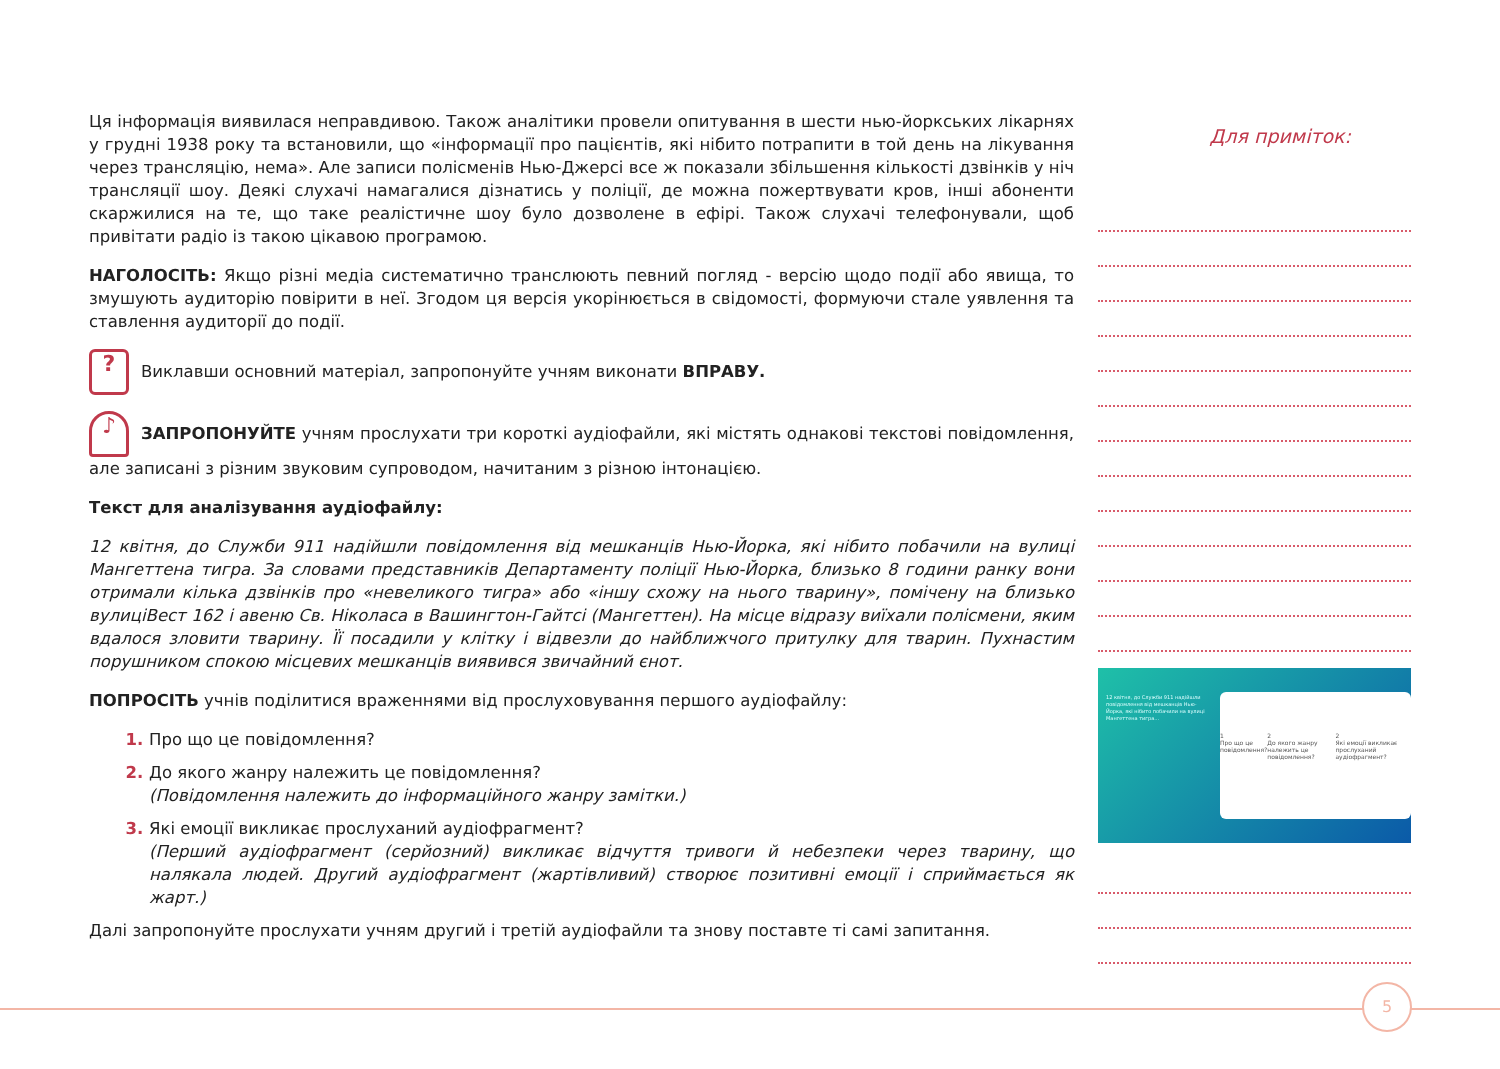Ця інформація виявилася неправдивою. Також аналітики провели опитування в шести нью-йоркських лікарнях у грудні 1938 року та встановили, що «інформації про пацієнтів, які нібито потрапити в той день на лікування через трансляцію, нема». Але записи полісменів Нью-Джерсі все ж показали збільшення кількості дзвінків у ніч трансляції шоу. Деякі слухачі намагалися дізнатись у поліції, де можна пожертвувати кров, інші абоненти скаржилися на те, що таке реалістичне шоу було дозволене в ефірі. Також слухачі телефонували, щоб привітати радіо із такою цікавою програмою.
НАГОЛОСІТЬ: Якщо різні медіа систематично транслюють певний погляд - версію щодо події або явища, то змушують аудиторію повірити в неї. Згодом ця версія укорінюється в свідомості, формуючи стале уявлення та ставлення аудиторії до події.
? Виклавши основний матеріал, запропонуйте учням виконати ВПРАВУ.
♪ ЗАПРОПОНУЙТЕ учням прослухати три короткі аудіофайли, які містять однакові текстові повідомлення, але записані з різним звуковим супроводом, начитаним з різною інтонацією.
Текст для аналізування аудіофайлу:
12 квітня, до Служби 911 надійшли повідомлення від мешканців Нью-Йорка, які нібито побачили на вулиці Мангеттена тигра. За словами представників Департаменту поліції Нью-Йорка, близько 8 години ранку вони отримали кілька дзвінків про «невеликого тигра» або «іншу схожу на нього тварину», помічену на близько вулиціВест 162 і авеню Св. Ніколаса в Вашингтон-Гайтсі (Мангеттен). На місце відразу виїхали полісмени, яким вдалося зловити тварину. Її посадили у клітку і відвезли до найближчого притулку для тварин. Пухнастим порушником спокою місцевих мешканців виявився звичайний єнот.
ПОПРОСІТЬ учнів поділитися враженнями від прослуховування першого аудіофайлу:
Про що це повідомлення?
До якого жанру належить це повідомлення?
(Повідомлення належить до інформаційного жанру замітки.)
Які емоції викликає прослуханий аудіофрагмент?
(Перший аудіофрагмент (серйозний) викликає відчуття тривоги й небезпеки через тварину, що налякала людей. Другий аудіофрагмент (жартівливий) створює позитивні емоції і сприймається як жарт.)
Далі запропонуйте прослухати учням другий і третій аудіофайли та знову поставте ті самі запитання.
Для приміток:
12 квітня, до Служби 911 надійшли повідомлення від мешканців Нью-Йорка, які нібито побачили на вулиці Мангеттена тигра...
1
Про що це повідомлення? 2
До якого жанру належить це повідомлення? 2
Які емоції викликає прослуханий аудіофрагмент?
5